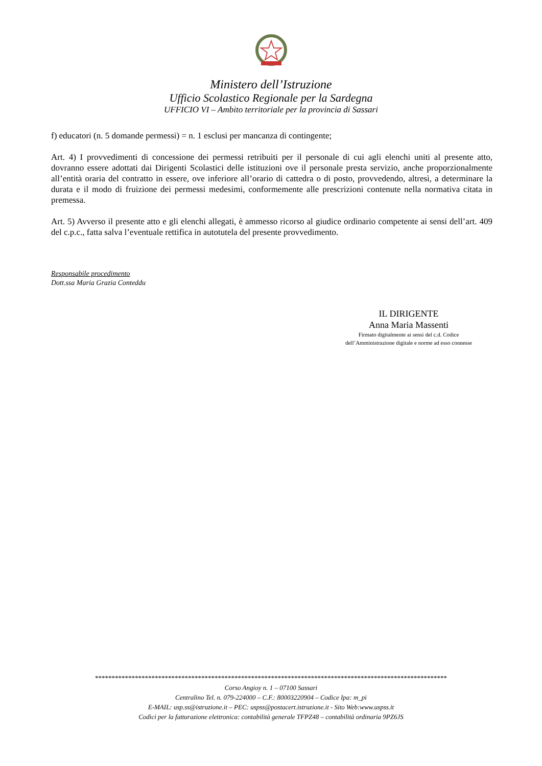Ministero dell’Istruzione
Ufficio Scolastico Regionale per la Sardegna
UFFICIO VI – Ambito territoriale per la provincia di Sassari
f) educatori (n. 5 domande permessi) = n. 1 esclusi per mancanza di contingente;
Art. 4) I provvedimenti di concessione dei permessi retribuiti per il personale di cui agli elenchi uniti al presente atto, dovranno essere adottati dai Dirigenti Scolastici delle istituzioni ove il personale presta servizio, anche proporzionalmente all’entità oraria del contratto in essere, ove inferiore all’orario di cattedra o di posto, provvedendo, altresì, a determinare la durata e il modo di fruizione dei permessi medesimi, conformemente alle prescrizioni contenute nella normativa citata in premessa.
Art. 5) Avverso il presente atto e gli elenchi allegati, è ammesso ricorso al giudice ordinario competente ai sensi dell’art. 409 del c.p.c., fatta salva l’eventuale rettifica in autotutela del presente provvedimento.
Responsabile procedimento
Dott.ssa Maria Grazia Conteddu
IL DIRIGENTE
Anna Maria Massenti
Firmato digitalmente ai sensi del c.d. Codice dell’Amministrazione digitale e norme ad esso connesse
**********************************************************************************************************
Corso Angioy n. 1 – 07100 Sassari
Centralino Tel. n. 079-224000 – C.F.: 80003220904 – Codice Ipa: m_pi
E-MAIL: usp.ss@istruzione.it – PEC: uspss@postacert.istruzione.it - Sito Web:www.uspss.it
Codici per la fatturazione elettronica: contabilità generale TFPZ48 – contabilità ordinaria 9PZ6JS